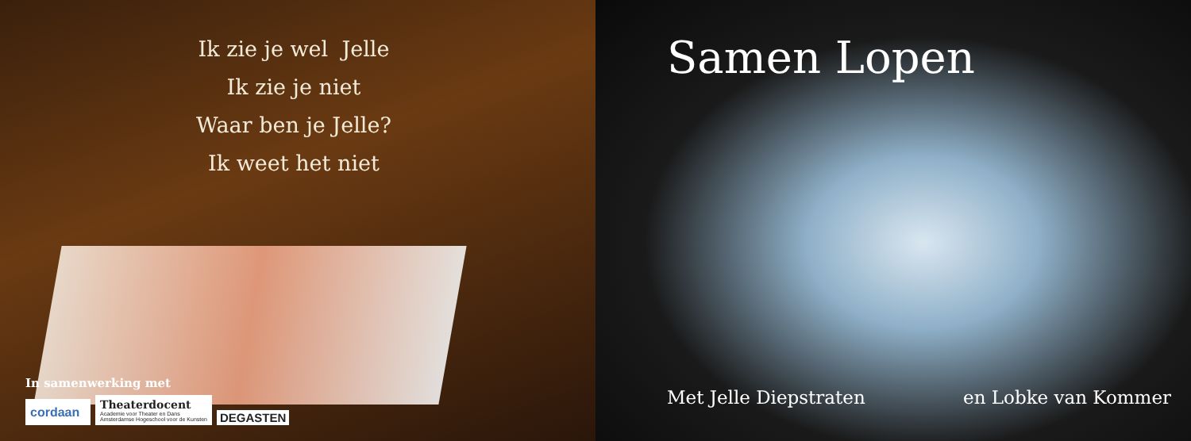Ik zie je wel Jelle
Ik zie je niet
Waar ben je Jelle?
Ik weet het niet
In samenwerking met
cordaan
Theaterdocent
Academie voor Theater en Dans
Amsterdamse Hogeschool voor de Kunsten
DEGASTEN
Samen Lopen
Met Jelle Diepstraten en Lobke van Kommer